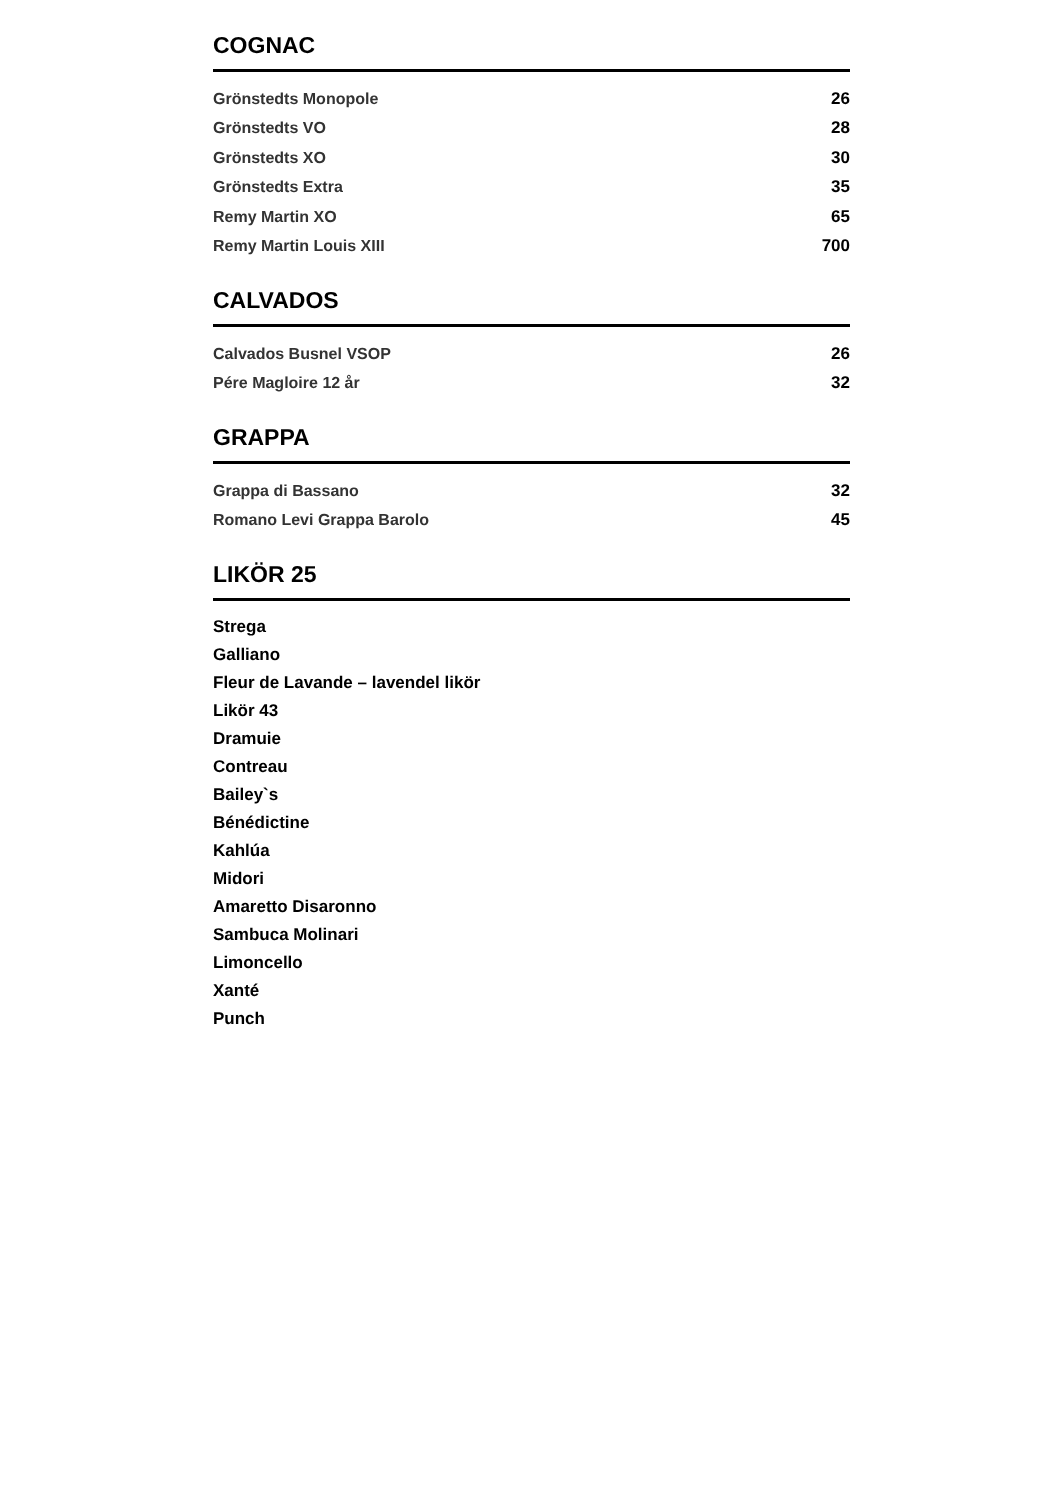COGNAC
Grönstedts Monopole 26
Grönstedts VO 28
Grönstedts XO 30
Grönstedts Extra 35
Remy Martin XO 65
Remy Martin Louis XIII 700
CALVADOS
Calvados Busnel VSOP 26
Pére Magloire 12 år 32
GRAPPA
Grappa di Bassano 32
Romano Levi Grappa Barolo 45
LIKÖR 25
Strega
Galliano
Fleur de Lavande – lavendel likör
Likör 43
Dramuie
Contreau
Bailey`s
Bénédictine
Kahlúa
Midori
Amaretto Disaronno
Sambuca Molinari
Limoncello
Xanté
Punch